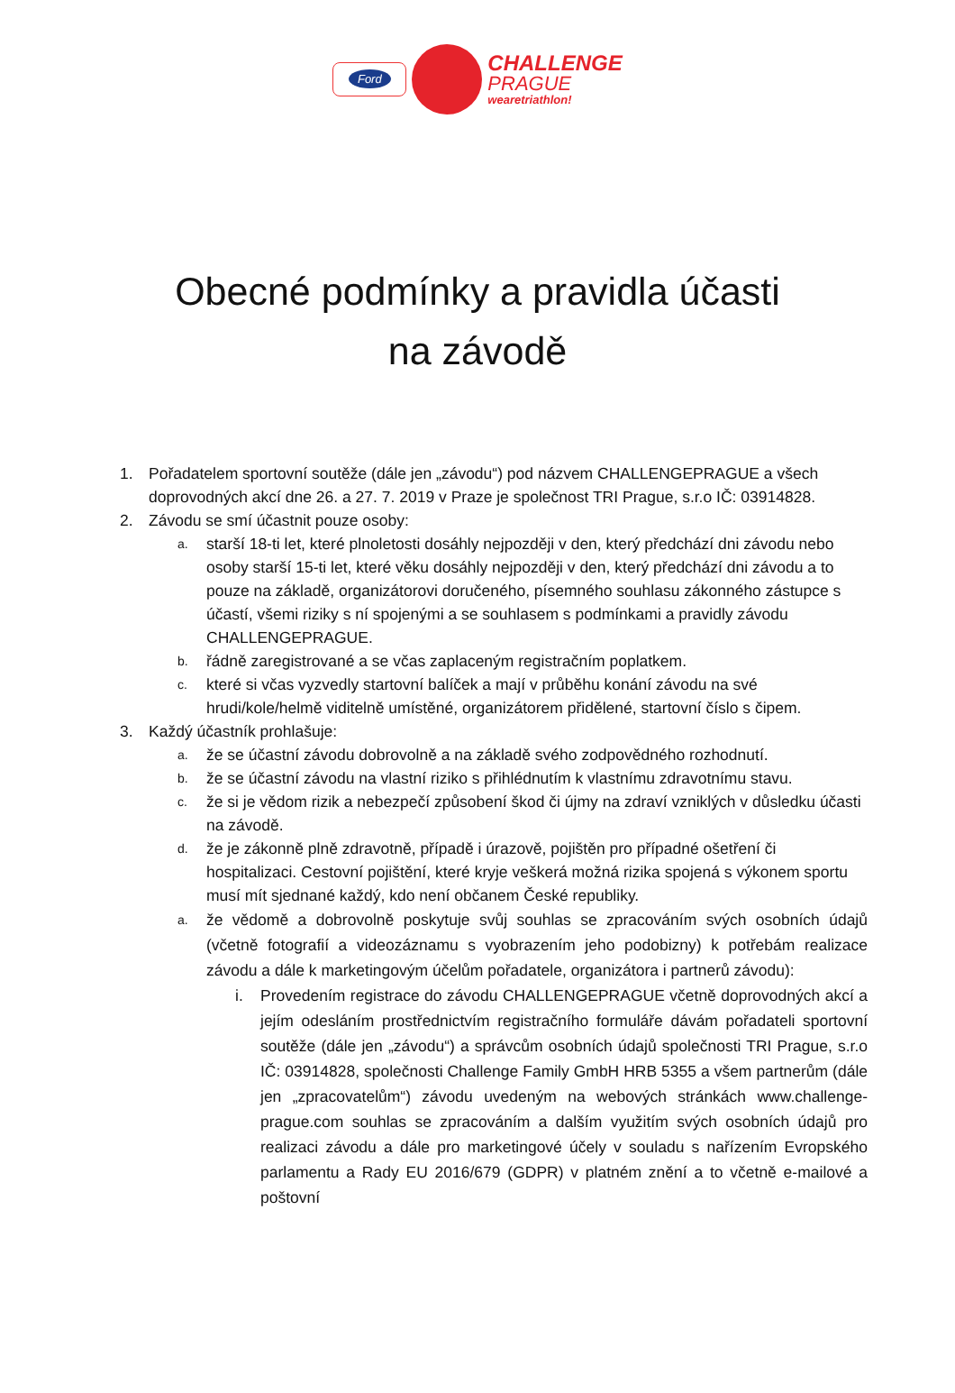Ford
CHALLENGE
PRAGUE
wearetriathlon!
Obecné podmínky a pravidla účasti
na závodě
1. Pořadatelem sportovní soutěže (dále jen „závodu“) pod názvem CHALLENGEPRAGUE a všech doprovodných akcí dne 26. a 27. 7. 2019 v Praze je společnost TRI Prague, s.r.o IČ: 03914828.
2. Závodu se smí účastnit pouze osoby:
a.
starší 18-ti let, které plnoletosti dosáhly nejpozději v den, který předchází dni závodu nebo osoby starší 15-ti let, které věku dosáhly nejpozději v den, který předchází dni závodu a to pouze na základě, organizátorovi doručeného, písemného souhlasu zákonného zástupce s účastí, všemi riziky s ní spojenými a se souhlasem s podmínkami a pravidly závodu CHALLENGEPRAGUE.
b.
řádně zaregistrované a se včas zaplaceným registračním poplatkem.
c.
které si včas vyzvedly startovní balíček a mají v průběhu konání závodu na své hrudi/kole/helmě viditelně umístěné, organizátorem přidělené, startovní číslo s čipem.
3. Každý účastník prohlašuje:
a.
že se účastní závodu dobrovolně a na základě svého zodpovědného rozhodnutí.
b.
že se účastní závodu na vlastní riziko s přihlédnutím k vlastnímu zdravotnímu stavu.
c.
že si je vědom rizik a nebezpečí způsobení škod či újmy na zdraví vzniklých v důsledku účasti na závodě.
d.
že je zákonně plně zdravotně, případě i úrazově, pojištěn pro případné ošetření či hospitalizaci. Cestovní pojištění, které kryje veškerá možná rizika spojená s výkonem sportu musí mít sjednané každý, kdo není občanem České republiky.
a.
že vědomě a dobrovolně poskytuje svůj souhlas se zpracováním svých osobních údajů (včetně fotografií a videozáznamu s vyobrazením jeho podobizny) k potřebám realizace závodu a dále k marketingovým účelům pořadatele, organizátora i partnerů závodu):
i. Provedením registrace do závodu CHALLENGEPRAGUE včetně doprovodných akcí a jejím odesláním prostřednictvím registračního formuláře dávám pořadateli sportovní soutěže (dále jen „závodu“) a správcům osobních údajů společnosti TRI Prague, s.r.o IČ: 03914828, společnosti Challenge Family GmbH HRB 5355 a všem partnerům (dále jen „zpracovatelům“) závodu uvedeným na webových stránkách www.challenge-prague.com souhlas se zpracováním a dalším využitím svých osobních údajů pro realizaci závodu a dále pro marketingové účely v souladu s nařízením Evropského parlamentu a Rady EU 2016/679 (GDPR) v platném znění a to včetně e-mailové a poštovní